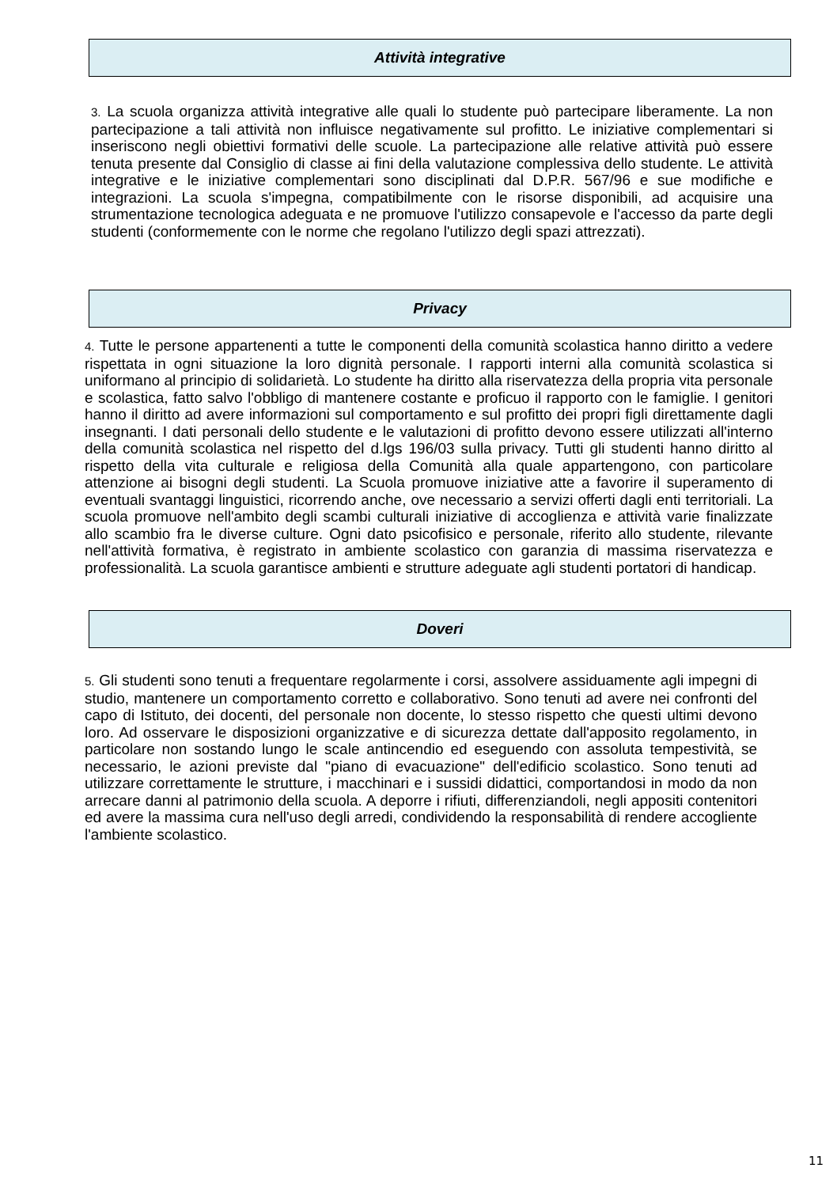Attività integrative
3. La scuola organizza attività integrative alle quali lo studente può partecipare liberamente. La non partecipazione a tali attività non influisce negativamente sul profitto. Le iniziative complementari si inseriscono negli obiettivi formativi delle scuole. La partecipazione alle relative attività può essere tenuta presente dal Consiglio di classe ai fini della valutazione complessiva dello studente. Le attività integrative e le iniziative complementari sono disciplinati dal D.P.R. 567/96 e sue modifiche e integrazioni. La scuola s'impegna, compatibilmente con le risorse disponibili, ad acquisire una strumentazione tecnologica adeguata e ne promuove l'utilizzo consapevole e l'accesso da parte degli studenti (conformemente con le norme che regolano l'utilizzo degli spazi attrezzati).
Privacy
4. Tutte le persone appartenenti a tutte le componenti della comunità scolastica hanno diritto a vedere rispettata in ogni situazione la loro dignità personale. I rapporti interni alla comunità scolastica si uniformano al principio di solidarietà. Lo studente ha diritto alla riservatezza della propria vita personale e scolastica, fatto salvo l'obbligo di mantenere costante e proficuo il rapporto con le famiglie. I genitori hanno il diritto ad avere informazioni sul comportamento e sul profitto dei propri figli direttamente dagli insegnanti. I dati personali dello studente e le valutazioni di profitto devono essere utilizzati all'interno della comunità scolastica nel rispetto del d.lgs 196/03 sulla privacy. Tutti gli studenti hanno diritto al rispetto della vita culturale e religiosa della Comunità alla quale appartengono, con particolare attenzione ai bisogni degli studenti. La Scuola promuove iniziative atte a favorire il superamento di eventuali svantaggi linguistici, ricorrendo anche, ove necessario a servizi offerti dagli enti territoriali. La scuola promuove nell'ambito degli scambi culturali iniziative di accoglienza e attività varie finalizzate allo scambio fra le diverse culture. Ogni dato psicofisico e personale, riferito allo studente, rilevante nell'attività formativa, è registrato in ambiente scolastico con garanzia di massima riservatezza e professionalità. La scuola garantisce ambienti e strutture adeguate agli studenti portatori di handicap.
Doveri
5. Gli studenti sono tenuti a frequentare regolarmente i corsi, assolvere assiduamente agli impegni di studio, mantenere un comportamento corretto e collaborativo. Sono tenuti ad avere nei confronti del capo di Istituto, dei docenti, del personale non docente, lo stesso rispetto che questi ultimi devono loro. Ad osservare le disposizioni organizzative e di sicurezza dettate dall'apposito regolamento, in particolare non sostando lungo le scale antincendio ed eseguendo con assoluta tempestività, se necessario, le azioni previste dal "piano di evacuazione" dell'edificio scolastico. Sono tenuti ad utilizzare correttamente le strutture, i macchinari e i sussidi didattici, comportandosi in modo da non arrecare danni al patrimonio della scuola. A deporre i rifiuti, differenziandoli, negli appositi contenitori ed avere la massima cura nell'uso degli arredi, condividendo la responsabilità di rendere accogliente l'ambiente scolastico.
11